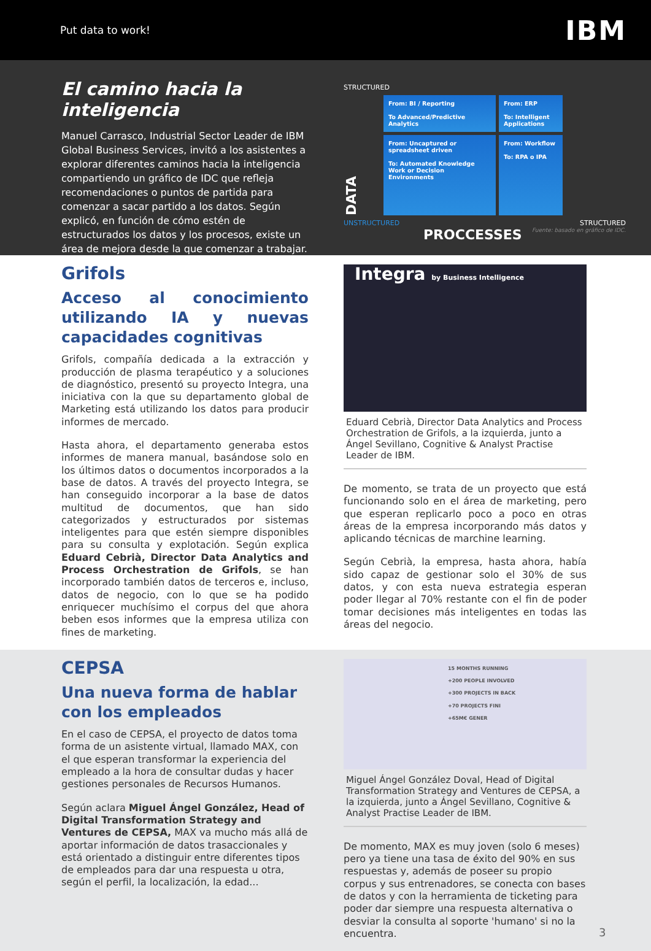Put data to work! IBM
El camino hacia la inteligencia
Manuel Carrasco, Industrial Sector Leader de IBM Global Business Services, invitó a los asistentes a explorar diferentes caminos hacia la inteligencia compartiendo un gráfico de IDC que refleja recomendaciones o puntos de partida para comenzar a sacar partido a los datos. Según explicó, en función de cómo estén de estructurados los datos y los procesos, existe un área de mejora desde la que comenzar a trabajar.
STRUCTURED
DATA
From: BI / Reporting
To Advanced/Predictive Analytics
From: ERP
To: Intelligent Applications
From: Uncaptured or spreadsheet driven
To: Automated Knowledge Work or Decision Environments
From: Workflow
To: RPA o IPA
UNSTRUCTURED STRUCTURED
PROCCESSES Fuente: basado en gráfico de IDC.
Grifols
Acceso al conocimiento utilizando IA y nuevas capacidades cognitivas
Grifols, compañía dedicada a la extracción y producción de plasma terapéutico y a soluciones de diagnóstico, presentó su proyecto Integra, una iniciativa con la que su departamento global de Marketing está utilizando los datos para producir informes de mercado.
Hasta ahora, el departamento generaba estos informes de manera manual, basándose solo en los últimos datos o documentos incorporados a la base de datos. A través del proyecto Integra, se han conseguido incorporar a la base de datos multitud de documentos, que han sido categorizados y estructurados por sistemas inteligentes para que estén siempre disponibles para su consulta y explotación. Según explica Eduard Cebrià, Director Data Analytics and Process Orchestration de Grifols, se han incorporado también datos de terceros e, incluso, datos de negocio, con lo que se ha podido enriquecer muchísimo el corpus del que ahora beben esos informes que la empresa utiliza con fines de marketing.
Integra by Business Intelligence
Eduard Cebrià, Director Data Analytics and Process Orchestration de Grifols, a la izquierda, junto a Ángel Sevillano, Cognitive & Analyst Practise Leader de IBM.
De momento, se trata de un proyecto que está funcionando solo en el área de marketing, pero que esperan replicarlo poco a poco en otras áreas de la empresa incorporando más datos y aplicando técnicas de marchine learning.
Según Cebrià, la empresa, hasta ahora, había sido capaz de gestionar solo el 30% de sus datos, y con esta nueva estrategia esperan poder llegar al 70% restante con el fin de poder tomar decisiones más inteligentes en todas las áreas del negocio.
CEPSA
Una nueva forma de hablar con los empleados
En el caso de CEPSA, el proyecto de datos toma forma de un asistente virtual, llamado MAX, con el que esperan transformar la experiencia del empleado a la hora de consultar dudas y hacer gestiones personales de Recursos Humanos.
Según aclara Miguel Ángel González, Head of Digital Transformation Strategy and Ventures de CEPSA, MAX va mucho más allá de aportar información de datos trasaccionales y está orientado a distinguir entre diferentes tipos de empleados para dar una respuesta u otra, según el perfil, la localización, la edad...
15 MONTHS RUNNING
+200 PEOPLE INVOLVED
+300 PROJECTS IN BACK
+70 PROJECTS FINI
+65M€ GENER
Miguel Ángel González Doval, Head of Digital Transformation Strategy and Ventures de CEPSA, a la izquierda, junto a Ángel Sevillano, Cognitive & Analyst Practise Leader de IBM.
De momento, MAX es muy joven (solo 6 meses) pero ya tiene una tasa de éxito del 90% en sus respuestas y, además de poseer su propio corpus y sus entrenadores, se conecta con bases de datos y con la herramienta de ticketing para poder dar siempre una respuesta alternativa o desviar la consulta al soporte 'humano' si no la encuentra.
3